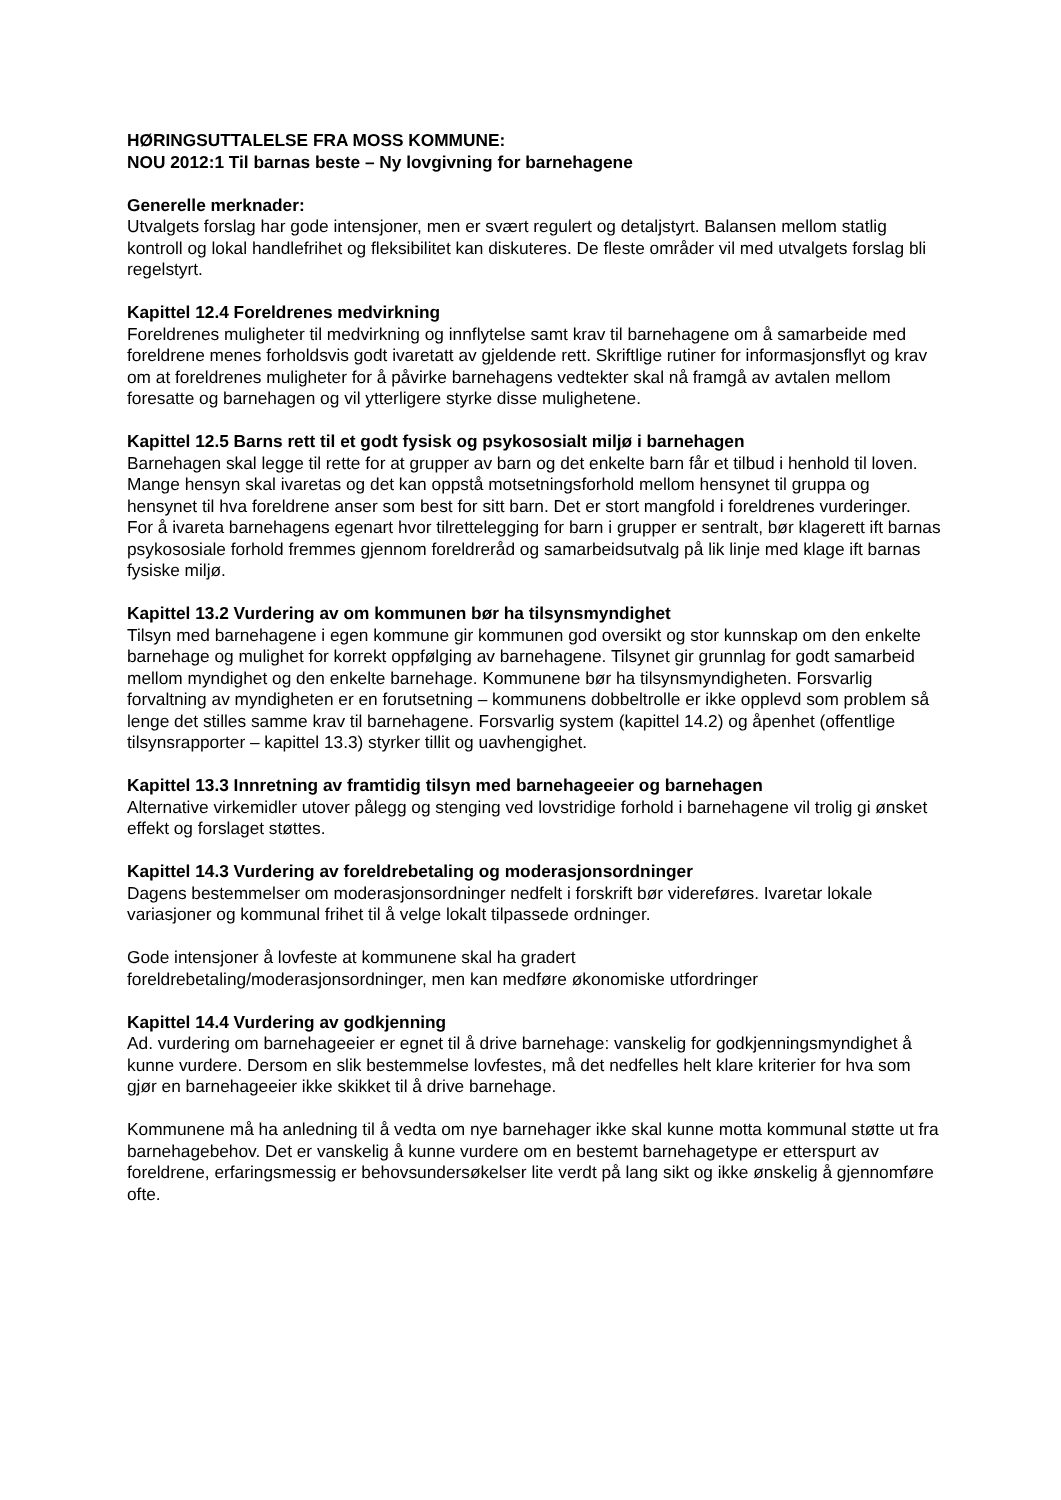HØRINGSUTTALELSE FRA MOSS KOMMUNE:
NOU 2012:1 Til barnas beste – Ny lovgivning for barnehagene
Generelle merknader:
Utvalgets forslag har gode intensjoner, men er svært regulert og detaljstyrt. Balansen mellom statlig kontroll og lokal handlefrihet og fleksibilitet kan diskuteres. De fleste områder vil med utvalgets forslag bli regelstyrt.
Kapittel 12.4 Foreldrenes medvirkning
Foreldrenes muligheter til medvirkning og innflytelse samt krav til barnehagene om å samarbeide med foreldrene menes forholdsvis godt ivaretatt av gjeldende rett. Skriftlige rutiner for informasjonsflyt og krav om at foreldrenes muligheter for å påvirke barnehagens vedtekter skal nå framgå av avtalen mellom foresatte og barnehagen og vil ytterligere styrke disse mulighetene.
Kapittel 12.5 Barns rett til et godt fysisk og psykososialt miljø i barnehagen
Barnehagen skal legge til rette for at grupper av barn og det enkelte barn får et tilbud i henhold til loven. Mange hensyn skal ivaretas og det kan oppstå motsetningsforhold mellom hensynet til gruppa og hensynet til hva foreldrene anser som best for sitt barn. Det er stort mangfold i foreldrenes vurderinger. For å ivareta barnehagens egenart hvor tilrettelegging for barn i grupper er sentralt, bør klagerett ift barnas psykososiale forhold fremmes gjennom foreldreråd og samarbeidsutvalg på lik linje med klage ift barnas fysiske miljø.
Kapittel 13.2 Vurdering av om kommunen bør ha tilsynsmyndighet
Tilsyn med barnehagene i egen kommune gir kommunen god oversikt og stor kunnskap om den enkelte barnehage og mulighet for korrekt oppfølging av barnehagene. Tilsynet gir grunnlag for godt samarbeid mellom myndighet og den enkelte barnehage. Kommunene bør ha tilsynsmyndigheten. Forsvarlig forvaltning av myndigheten er en forutsetning – kommunens dobbeltrolle er ikke opplevd som problem så lenge det stilles samme krav til barnehagene. Forsvarlig system (kapittel 14.2) og åpenhet (offentlige tilsynsrapporter – kapittel 13.3) styrker tillit og uavhengighet.
Kapittel 13.3 Innretning av framtidig tilsyn med barnehageeier og barnehagen
Alternative virkemidler utover pålegg og stenging ved lovstridige forhold i barnehagene vil trolig gi ønsket effekt og forslaget støttes.
Kapittel 14.3 Vurdering av foreldrebetaling og moderasjonsordninger
Dagens bestemmelser om moderasjonsordninger nedfelt i forskrift bør videreføres. Ivaretar lokale variasjoner og kommunal frihet til å velge lokalt tilpassede ordninger.
Gode intensjoner å lovfeste at kommunene skal ha gradert
foreldrebetaling/moderasjonsordninger, men kan medføre økonomiske utfordringer
Kapittel 14.4 Vurdering av godkjenning
Ad. vurdering om barnehageeier er egnet til å drive barnehage: vanskelig for godkjenningsmyndighet å kunne vurdere. Dersom en slik bestemmelse lovfestes, må det nedfelles helt klare kriterier for hva som gjør en barnehageeier ikke skikket til å drive barnehage.
Kommunene må ha anledning til å vedta om nye barnehager ikke skal kunne motta kommunal støtte ut fra barnehagebehov. Det er vanskelig å kunne vurdere om en bestemt barnehagetype er etterspurt av foreldrene, erfaringsmessig er behovsundersøkelser lite verdt på lang sikt og ikke ønskelig å gjennomføre ofte.